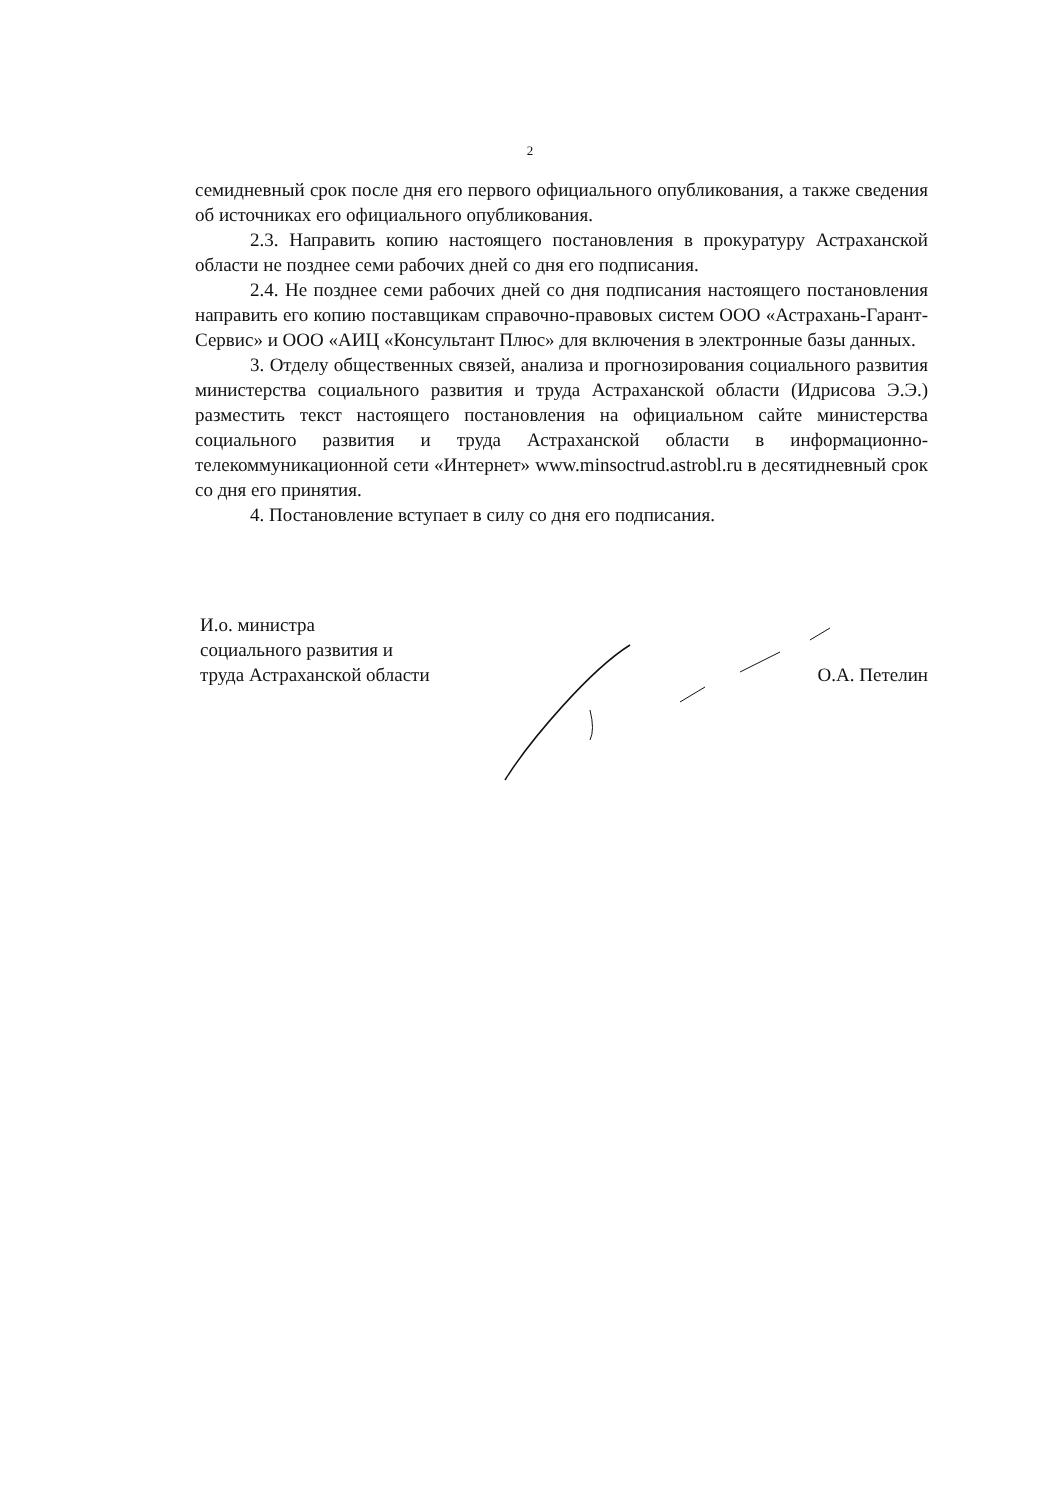2
семидневный срок после дня его первого официального опубликования, а также сведения об источниках его официального опубликования.
2.3. Направить копию настоящего постановления в прокуратуру Астраханской области не позднее семи рабочих дней со дня его подписания.
2.4. Не позднее семи рабочих дней со дня подписания настоящего постановления направить его копию поставщикам справочно-правовых систем ООО «Астрахань-Гарант-Сервис» и ООО «АИЦ «Консультант Плюс» для включения в электронные базы данных.
3. Отделу общественных связей, анализа и прогнозирования социального развития министерства социального развития и труда Астраханской области (Идрисова Э.Э.) разместить текст настоящего постановления на официальном сайте министерства социального развития и труда Астраханской области в информационно-телекоммуникационной сети «Интернет» www.minsoctrud.astrobl.ru в десятидневный срок со дня его принятия.
4. Постановление вступает в силу со дня его подписания.
И.о. министра
социального развития и
труда Астраханской области
О.А. Петелин